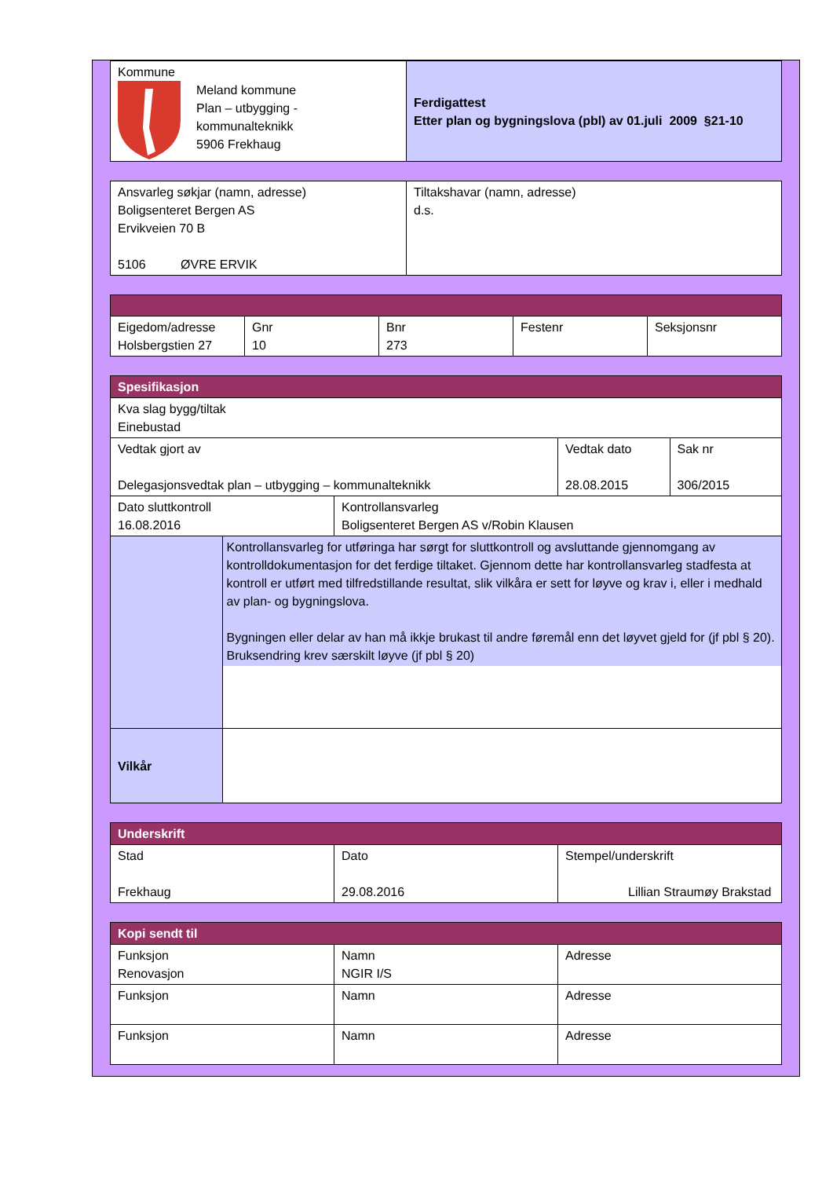| Kommune Meland kommune Plan – utbygging - kommunalteknikk 5906 Frekhaug | Ferdigattest Etter plan og bygningslova (pbl) av 01.juli 2009 §21-10 |
| Ansvarleg søkjar (namn, adresse) Boligsenteret Bergen AS Ervikveien 70 B 5106 ØVRE ERVIK | Tiltakshavar (namn, adresse) d.s. |
| Eigedom/adresse Holsbergstien 27 | Gnr 10 | Bnr 273 | Festenr | Seksjonsnr |
| Spesifikasjon | | | | |
| Kva slag bygg/tiltak Einebustad | | | | |
| Vedtak gjort av Delegasjonsvedtak plan – utbygging – kommunalteknikk | | | Vedtak dato 28.08.2015 | Sak nr 306/2015 |
| Dato sluttkontroll 16.08.2016 | | Kontrollansvarleg Boligsenteret Bergen AS v/Robin Klausen | | |
| | Kontrollansvarleg for utføringa har sørgt for sluttkontroll og avsluttande gjennomgang av kontrolldokumentasjon for det ferdige tiltaket. Gjennom dette har kontrollansvarleg stadfesta at kontroll er utført med tilfredstillande resultat, slik vilkåra er sett for løyve og krav i, eller i medhald av plan- og bygningslova. Bygningen eller delar av han må ikkje brukast til andre føremål enn det løyvet gjeld for (jf pbl § 20). Bruksendring krev særskilt løyve (jf pbl § 20) | | | |
| Vilkår | | | | |
| Underskrift | | |
| Stad Frekhaug | Dato 29.08.2016 | Stempel/underskrift Lillian Straumøy Brakstad |
| Kopi sendt til | | |
| Funksjon Renovasjon | Namn NGIR I/S | Adresse |
| Funksjon | Namn | Adresse |
| Funksjon | Namn | Adresse |